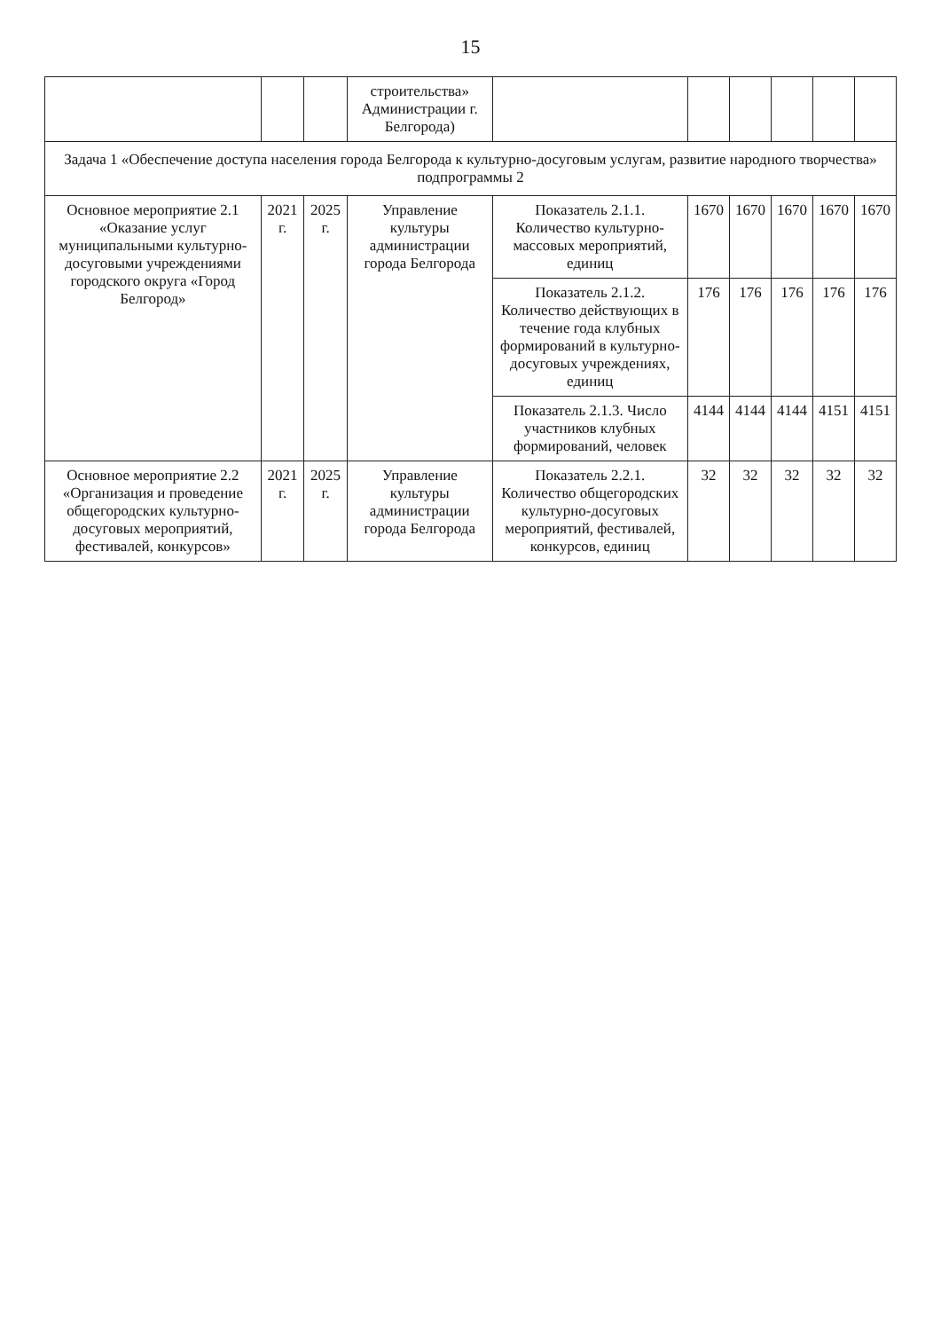15
| | | | строительства» Администрации г. Белгорода) | | | | | | |
| Задача 1 «Обеспечение доступа населения города Белгорода к культурно-досуговым услугам, развитие народного творчества» подпрограммы 2 | | | | | | | | | |
| Основное мероприятие 2.1 «Оказание услуг муниципальными культурно-досуговыми учреждениями городского округа «Город Белгород» | 2021 г. | 2025 г. | Управление культуры администрации города Белгорода | Показатель 2.1.1. Количество культурно-массовых мероприятий, единиц | 1670 | 1670 | 1670 | 1670 | 1670 |
| | | | | Показатель 2.1.2. Количество действующих в течение года клубных формирований в культурно-досуговых учреждениях, единиц | 176 | 176 | 176 | 176 | 176 |
| | | | | Показатель 2.1.3. Число участников клубных формирований, человек | 4144 | 4144 | 4144 | 4151 | 4151 |
| Основное мероприятие 2.2 «Организация и проведение общегородских культурно-досуговых мероприятий, фестивалей, конкурсов» | 2021 г. | 2025 г. | Управление культуры администрации города Белгорода | Показатель 2.2.1. Количество общегородских культурно-досуговых мероприятий, фестивалей, конкурсов, единиц | 32 | 32 | 32 | 32 | 32 |